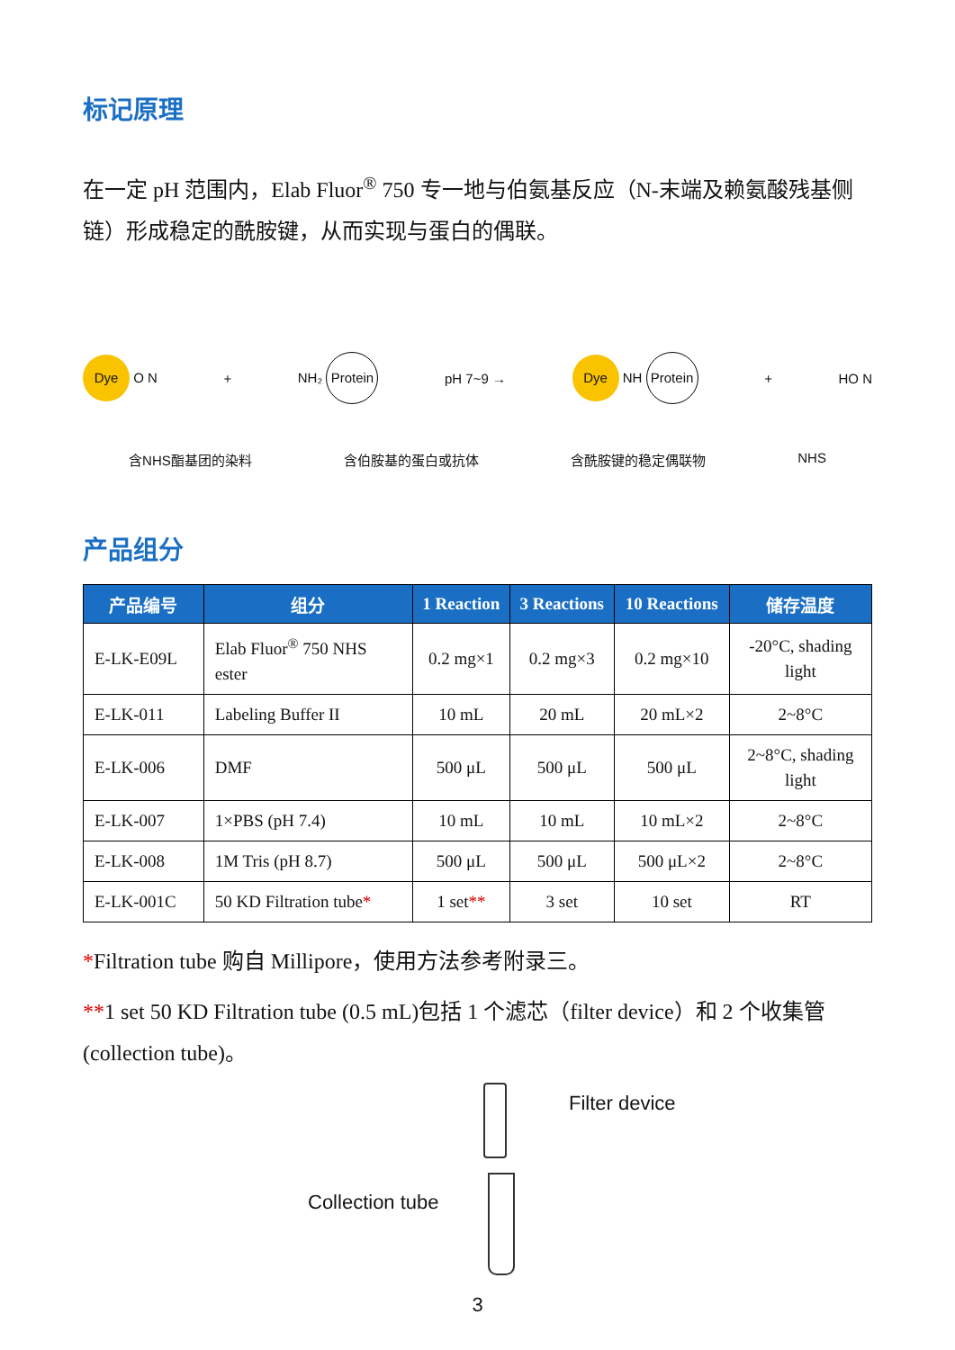标记原理
在一定 pH 范围内，Elab Fluor<sup>®</sup> 750 专一地与伯氨基反应（N-末端及赖氨酸残基侧链）形成稳定的酰胺键，从而实现与蛋白的偶联。
Dye O N + NH₂ Protein pH 7~9 → Dye NH Protein + HO N
含NHS酯基团的染料 含伯胺基的蛋白或抗体 含酰胺键的稳定偶联物 NHS
产品组分
| 产品编号 | 组分 | 1 Reaction | 3 Reactions | 10 Reactions | 储存温度 |
| --- | --- | --- | --- | --- | --- |
| E-LK-E09L | Elab Fluor<sup>®</sup> 750 NHS ester | 0.2 mg×1 | 0.2 mg×3 | 0.2 mg×10 | -20°C, shading light |
| E-LK-011 | Labeling Buffer II | 10 mL | 20 mL | 20 mL×2 | 2~8°C |
| E-LK-006 | DMF | 500 μL | 500 μL | 500 μL | 2~8°C, shading light |
| E-LK-007 | 1×PBS (pH 7.4) | 10 mL | 10 mL | 10 mL×2 | 2~8°C |
| E-LK-008 | 1M Tris (pH 8.7) | 500 μL | 500 μL | 500 μL×2 | 2~8°C |
| E-LK-001C | 50 KD Filtration tube * | 1 set ** | 3 set | 10 set | RT |
*Filtration tube 购自 Millipore，使用方法参考附录三。
**1 set 50 KD Filtration tube (0.5 mL)包括 1 个滤芯（filter device）和 2 个收集管(collection tube)。
Filter device
Collection tube
3